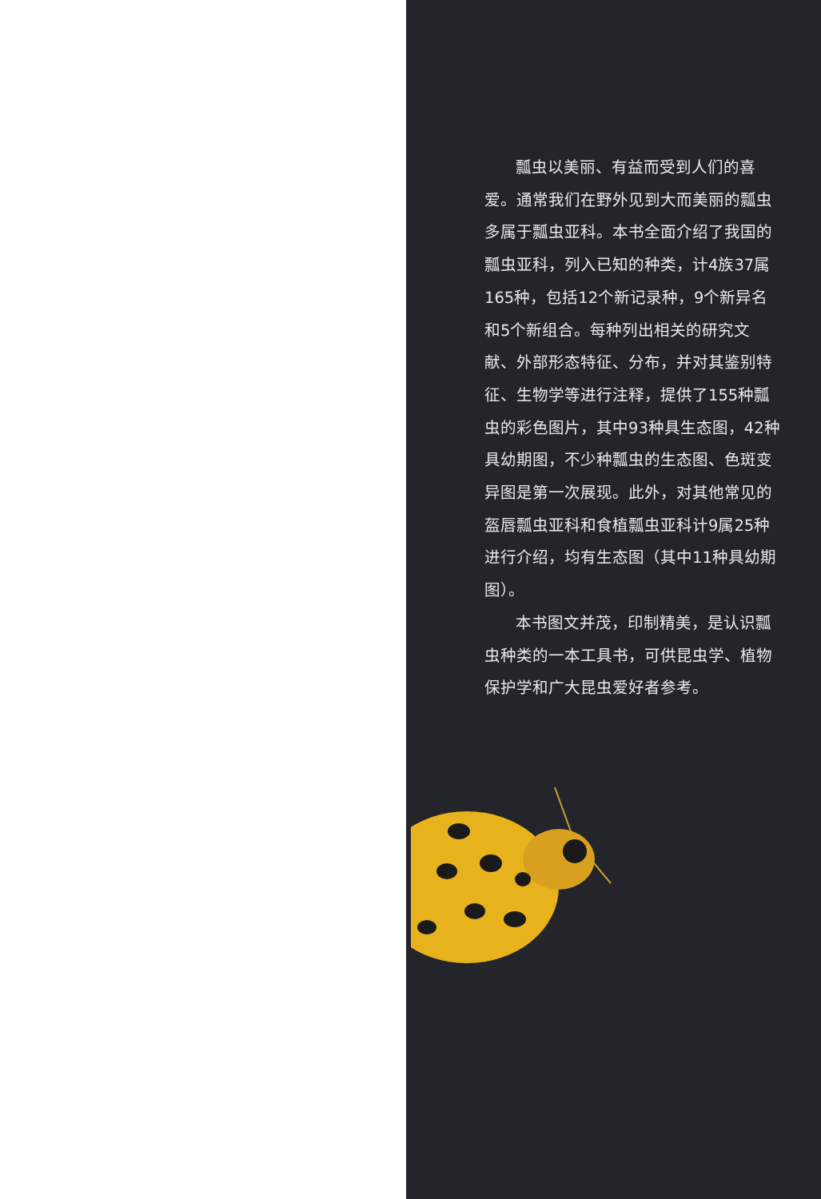瓢虫以美丽、有益而受到人们的喜爱。通常我们在野外见到大而美丽的瓢虫多属于瓢虫亚科。本书全面介绍了我国的瓢虫亚科，列入已知的种类，计4族37属165种，包括12个新记录种，9个新异名和5个新组合。每种列出相关的研究文献、外部形态特征、分布，并对其鉴别特征、生物学等进行注释，提供了155种瓢虫的彩色图片，其中93种具生态图，42种具幼期图，不少种瓢虫的生态图、色斑变异图是第一次展现。此外，对其他常见的盔唇瓢虫亚科和食植瓢虫亚科计9属25种进行介绍，均有生态图（其中11种具幼期图）。
本书图文并茂，印制精美，是认识瓢虫种类的一本工具书，可供昆虫学、植物保护学和广大昆虫爱好者参考。